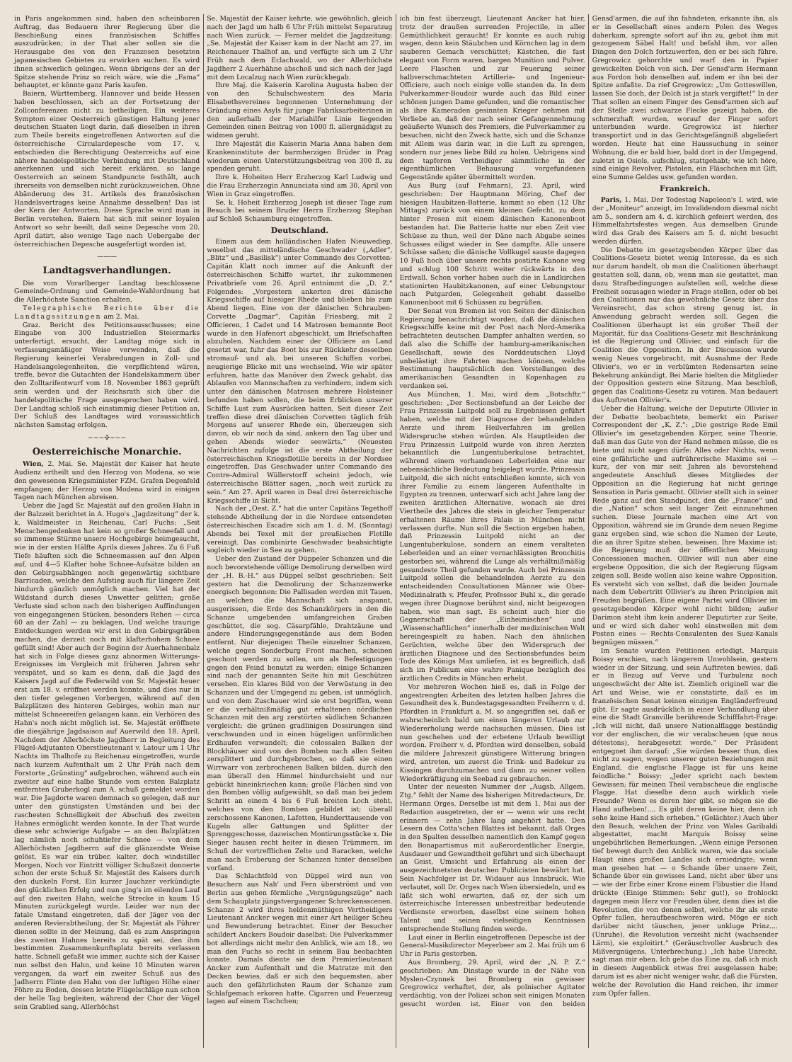in Paris angekommen sind, haben den scheinbaren Auftrag, das Bedauern ihrer Regierung über die Beschießung eines französischen Schiffes auszudrücken; in der That aber sollen sie die Herausgabe des von den Franzosen besetzten japanesischen Gebietes zu erwirken suchen. Es wird ihnen schwerlich gelingen. Wenn übrigens der an der Spitze stehende Prinz so reich wäre, wie die „Fama“ behauptet, er könnte ganz Paris kaufen.
Baiern, Württemberg, Hannover und beide Hessen haben beschlossen, sich an der Fortsetzung der Zollconferenzen nicht zu betheiligen. Ein weiteres Symptom einer Oesterreich günstigen Haltung jener deutschen Staaten liegt darin, daß dieselben in ihren zum Theile bereits eingetroffenen Antworten auf die österreichische Circulardepesche vom 17. v. entschieden die Berechtigung Oesterreichs auf eine nähere handelspolitische Verbindung mit Deutschland anerkennen und sich bereit erklären, so lange Oesterreich an seinem Standpuncte festhält, auch ihrerseits von demselben nicht zurückzuweichen. Ohne Abänderung des 31. Artikels des französischen Handelsvertrages keine Annahme desselben! Das ist der Kern der Antworten. Diese Sprache wird man in Berlin verstehen. Baiern hat sich mit seiner loyalen Antwort so sehr beeilt, daß seine Depesche vom 20. April datirt, also wenige Tage nach Uebergabe der österreichischen Depesche ausgefertigt worden ist.
———
Landtagsverhandlungen.
Die vom Vorarlberger Landtag beschlossene Gemeinde-Ordnung und Gemeinde-Wahlordnung hat die Allerhöchste Sanction erhalten.
Telegraphische Berichte über die Landtagssitzungen am 2. Mai.
Graz. Bericht des Petitionsausschusses; eine Eingabe von 300 Industriellen Steiermarks unterfertigt, ersucht, der Landtag möge sich in verfassungsmäßiger Weise verwenden, daß die Regierung keinerlei Verabredungen in Zoll- und Handelsangelegenheiten, die verpflichtend wären, treffe, bevor die Gutachten der Handelskammern über den Zolltarifentwurf vom 18. November 1863 geprüft sein werden und der Reichsrath sich über die handelspolitische Frage ausgesprochen haben wird. Der Landtag schloß sich einstimmig dieser Petition an. Der Schluß des Landtages wird voraussichtlich nächsten Samstag erfolgen.
~~~✣~~~
Oesterreichische Monarchie.
Wien, 2. Mai. Se. Majestät der Kaiser hat heute Audienz ertheilt und den Herzog von Modena, so wie den gewesenen Kriegsminister FZM. Grafen Degenfeld empfangen; der Herzog von Modena wird in einigen Tagen nach München abreisen.
Ueber die Jagd Sr. Majestät auf den großen Hahn in der Balzzeit berichtet in A. Hugo's „Jagdzeitung“ der k. k. Waldmeister in Reichenau, Carl Fuchs: „Seit Menschengedenken hat kein so großer Schneefall und so immense Stürme unsere Hochgebirge heimgesucht, wie in der ersten Hälfte Aprils dieses Jahres. Zu 6 Fuß Tiefe häuften sich die Schneemassen auf den Alpen auf, und 4—5 Klafter hohe Schnee-Aufsätze bilden an den Gebirgsabhängen noch gegenwärtig sichtbare Barricaden, welche den Aufstieg auch für längere Zeit hindurch gänzlich unmöglich machen. Viel hat der Wildstand durch dieses Unwetter gelitten; große Verluste sind schon nach den bisherigen Auffindungen von eingegangenen Stücken, besonders Rehen — circa 60 an der Zahl — zu beklagen. Und welche traurige Entdeckungen werden wir erst in den Gebirgsgräben machen, die derzeit noch mit klafterhohem Schnee gefüllt sind! Aber auch der Beginn der Auerhahnenbalz hat sich in Folge dieses ganz abnormen Witterungs-Ereignisses im Vergleich mit früheren Jahren sehr verspätet, und so kam es denn, daß die Jagd des Kaisers Jagd auf die Federwild von Sr. Majestät heuer erst am 18. v. eröffnet werden konnte, und dies nur in den tiefer gelegenen Vorbergen, während auf den Balzplätzen des hinteren Gebirges, wohin man nur mittelst Schneereifen gelangen kann, ein Verhören des Hahn's noch nicht möglich ist. Se. Majestät eröffnete die diesjährige Jagdsaison auf Auerwild den 18. April. Nachdem der Allerhöchste Jagdherr in Begleitung des Flügel-Adjutanten Oberstlieutenant v. Latour um 1 Uhr Nachts im Thalhofe zu Reichenau eingetroffen, wurde nach kurzem Aufenthalt um 2 Uhr Früh nach dem Forstorte „Grünsting“ aufgebrochen, während auch ein zweiter auf eine halbe Stunde vom ersten Balzplatz entfernten Gruberkogl zum A. schuß gemeldet worden war. Die Jagdorte waren demnach so gelegen, daß nur unter den günstigsten Umständen und bei der raschesten Schnelligkeit der Abschuß des zweiten Hahnes ermöglicht werden konnte. In der That wurde diese sehr schwierige Aufgabe — an den Balzplätzen lag nämlich noch schuhtiefer Schnee — von dem Allerhöchsten Jagdherrn auf die glänzendste Weise gelöst. Es war ein trüber, kalter, doch windstiller Morgen. Noch vor Eintritt völliger Schußzeit donnerte schon der erste Schuß Sr. Majestät des Kaisers durch den dunkeln Forst. Ein kurzer Jauchzer verkündigte den glücklichen Erfolg und nun ging's im eilenden Lauf auf den zweiten Hahn, welche Strecke in kaum 15 Minuten zurückgelegt wurde. Leider war nun der fatale Umstand eingetreten, daß der Jäger von der anderen Revierabtheilung, der Sr. Majestät als Führer dienen sollte in der Meinung, daß es zum Anspringen des zweiten Hahnes bereits zu spät sei, den ihm bestimmten Zusammenkunftsplatz bereits verlassen hatte. Schnell gefaßt wie immer, suchte sich der Kaiser nun selbst den Hahn, und keine 10 Minuten waren vergangen, da warf ein zweiter Schuß aus des Jadherrn Flinte den Hahn von der luftigen Höhe einer Föhre zu Boden, dessen letzte Flügelschläge nun schon der helle Tag begleiten, während der Chor der Vögel sein Grablied sang. Allerhöchst
Se. Majestät der Kaiser kehrte, wie gewöhnlich, gleich nach der Jagd um halb 6 Uhr Früh mittelst Separatzug nach Wien zurück. — Ferner meldet die Jagdzeitung: „Se. Majestät der Kaiser kam in der Nacht am 27. im Reichenauer Thalhof an, und verfügte sich um 2 Uhr Früh nach dem Eclachwald, wo der Allerhöchste Jagdherr 2 Auerhähne abschoß und sich nach der Jagd mit dem Localzug nach Wien zurückbegab.
Ihre Maj. die Kaiserin Karolina Augusta haben der von den Schulschwestern des Maria Elisabethsvereines begonnenen Unternehmung der Gründung eines Asyls für junge Fabriksarbeiterinen in den außerhalb der Mariahilfer Linie liegenden Gemeinden einen Beitrag von 1000 fl. allergnädigst zu widmen geruht.
Ihre Majestät die Kaiserin Maria Anna haben dem Krankeninstitute der barmherzigen Brüder in Prag wiederum einen Unterstützungsbeitrag von 300 fl. zu spenden geruht.
Ihre k. Hoheiten Herr Erzherzog Karl Ludwig und die Frau Erzherzogin Annunciata sind am 30. April von Wien in Graz eingetroffen.
Se. k. Hoheit Erzherzog Joseph ist dieser Tage zum Besuch bei seinem Bruder Herrn Erzherzog Stephan auf Schloß Schaumburg eingetroffen.
Deutschland.
Einem aus dem holländischen Hafen Nieuwediep, woselbst das mitteländische Geschwader („Adler“, „Blitz“ und „Basilisk“) unter Commando des Corvetten-Capitän Klatt noch immer auf die Ankunft der österreichischen Schiffe wartet, ihr zukommenen Privatbriefe vom 26. April entnimmt die „D. Z.“ Folgendes: „Vorgestern ankerten drei dänische Kriegsschiffe auf hiesiger Rhede und blieben bis zum Abend liegen. Eine von der dänischen Schrauben-Corvette „Dagmar“, Capitän Friesberg, mit 2 Officieren, 1 Cadet und 14 Matrosen bemannte Boot wurde in den Hafenort abgeschickt, um Briefschaften abzuholen. Nachdem einer der Officiere an Land gesetzt war, fuhr das Boot bis zur Rückkehr desselben stromauf- und ab, bei unseren Schiffen vorbei, neugierige Blicke mit uns wechselnd. Wie wir später erfuhren, hatte das Manöver den Zweck gehabt, das Ablaufen von Mannschaften zu verhindern, indem sich unter den dänischen Matrosen mehrere Holsteiner befunden haben sollen, die beim Erblicken unserer Schiffe Lust zum Ausrücken hatten. Seit dieser Zeit treffen diese drei dänischen Corvetten täglich früh Morgens auf unserer Rhede ein, überzeugen sich davon, ob wir noch da sind, ankern den Tag über und gehen Abends wieder seewärts.“ (Neuesten Nachrichten zufolge ist die erste Abtheilung der österreichischen Kriegsflotille bereits in der Nordsee eingetroffen. Das Geschwader unter Commando des Contre-Admiral Wüllerstorff scheint jedoch, wie österreichische Blätter sagen, „noch weit zurück zu sein.“ Am 27. April waren in Deal drei österreichische Kriegsschiffe in Sicht.
Nach der „Oest. Z.“ hat die unter Capitäns Tegethoff stehende Abtheilung der in die Nordsee entsendeten österreichischen Escadre sich am 1. d. M. (Sonntag) Abends bei Texel mit der preußischen Flotille vereinigt. Das combinirte Geschwader beabsichtigte sogleich wieder in See zu gehen.
Ueber den Zustand der Düppeler Schanzen und die noch bevorstehende völlige Demolirung derselben wird der „H. B.-H.“ aus Düppel selbst geschrieben: Seit gestern hat die Demolirung der Schanzenwerke energisch begonnen: Die Pallisaden werden mit Tauen, an welchen die Mannschaft sich anspannt, ausgerissen, die Erde des Schanzkörpers in den die Schanze umgebenden umfangreichen Graben geschüttet, die sog. Cäsarpfähle, Drahtzäune und andere Hinderungsgegenstände aus dem Boden entfernt. Nur diejenigen Theile einzelner Schanzen, welche gegen Sonderburg Front machen, scheinen geschont werden zu sollen, um als Befestigungen gegen den Feind benutzt zu werden; einige Schanzen sind nach der genannten Seite hin mit Geschützen versehen. Ein klares Bild von der Verwüstung in den Schanzen und der Umgegend zu geben, ist unmöglich, und von dem Zuschauer wird sie erst begriffen, wenn er die verhältnißmäßig gut erhaltenen nördlichen Schanzen mit den arg zerstörten südlichen Schanzen vergleicht: die grünen gradlinigen Dossirungen sind verschwunden und in einen hügeligen unförmlichen Erdhaufen verwandelt; die colossalen Balken der Blockhäuser sind von den Bomben nach allen Seiten zersplittert und durchgebrochen, so daß sie einen Wirrwarr von zerbrochenen Balken bilden, durch den man überall den Himmel hindurchsieht und nur gebückt hineinkriechen kann; große Flächen sind von den Bomben völlig aufgewühlt, so daß man bei jedem Schritt an einem 4 bis 6 Fuß breiten Loch steht, welches von den Bomben gebildet ist; überall zerschossene Kanonen, Lafetten, Hunderttausende von Kugeln aller Gattungen und Splitter der Sprenggeschosse, dazwischen Montirungsstücke x. Die Sieger hausen recht heiter in diesen Trümmern, im Schuß der vortrefflichen Zelte und Baracken, welche man nach Eroberung der Schanzen hinter denselben vorfand.
Das Schlachtfeld von Düppel wird nun von Besuchern aus Nah' und Fern überströmt und von Berlin aus gehen förmliche „Vergnügungszüge“ nach dem Schauplatz jüngstvergangener Schreckensscenen. Schanze 2 wird ihres heldenmüthigen Vertheidigers Lieutenant Ancker wegen mit einer Art heiliger Scheu und Bewunderung betrachtet. Einer der Besucher schildert Anckers Boudoir daselbst: Die Pulverkammer bot allerdings nicht mehr den Anblick, wie am 18., wo man den Fuchs so recht in seinem Bau beobachten konnte. Damals diente sie dem Premierlieutenant Ancker zum Aufenthalt und die Matratze mit den Decken bewies, daß er sich den bequemsten, aber auch den gefährlichsten Raum der Schanze zum Schlafgemach erkoren hatte. Cigarren und Feuerzeug lagen auf einem Tischchen;
ich bin fest überzeugt, Lieutenant Ancker hat hier, trotz der draußen surrenden Projectile, in aller Gemüthlichkeit geraucht! Er konnte es auch ruhig wagen, denn kein Stäubchen und Körnchen lag in dem sauberen Gemach verschüttet; Kästchen, die fast elegant von Form waren, bargen Munition und Pulver. Leere Flaschen und zur Feuerung seiner halbverschmachteten Artillerie- und Ingenieur-Officiere, auch noch einige volle standen da. In dem Pulverkammer-Boudoir wurde auch das Bild einer schönen jungen Dame gefunden, und die romantischer als ihre Kameraden gesinnten Krieger nehmen mit Vorliebe an, daß der nach seiner Gefangennehmung geäußerte Wunsch des Premiers, die Pulverkammer zu besuchen, nicht den Zweck hatte, sich und die Schanze mit Allem was darin war, in die Luft zu sprengen, sondern nur jenes liebe Bild zu holen. Uebrigens sind dem tapferen Vertheidiger sämmtliche in der eigenthümlichen Behausung vorgefundenen Gegenstände später übermittelt worden.
Aus Burg (auf Fehmarn), 23. April, wird geschrieben: Der Hauptmann Möring, Chef der hiesigen Haubitzen-Batterie, kommt so eben (12 Uhr Mittags) zurück von einem kleinen Gefecht, zu dem hinter Presen mit einem dänischen Kanonenboot bestanden hat. Die Batterie hatte nur eben Zeit vier Schüsse zu thun, weil der Däne nach Abgabe seines Schusses eiligst wieder in See dampfte. Alle unsere Schüsse saßen; die dänische Vollkugel sauste dagegen 10 Fuß hoch über unsere rechts postirte Kanone weg und schlug 100 Schritt weiter rückwärts in den Erdwall. Schon vorher haben auch die in Landkirchen stationirten Haubitzkanonen, auf einer Uebungstour nach Putgarden, Gelegenheit gehabt dasselbe Kanonenboot mit 6 Schüssen zu begrüßen.
Der Senat von Bremen ist von Seiten der dänischen Regierung benachrichtigt worden, daß die dänischen Kriegsschiffe keine mit der Post nach Nord-Amerika befrachteten deutschen Dampfer anhalten werden, so daß also die Schiffe der hamburg-amerikanischen Gesellschaft, sowie des Norddeutschen Lloyd unbelästigt ihre Fahrten machen können, welche Bestimmung hauptsächlich den Vorstellungen des amerikanischen Gesandten in Kopenhagen zu verdanken sei.
Aus München, 1. Mai, wird dem „Botschftr.“ geschrieben: „Der Sectionsbefund an der Leiche der Frau Prinzessin Luitpold soll zu Ergebnissen geführt haben, welche mit der Diagnose der behandelnden Aerzte und ihrem Heilverfahren im grellen Widerspruche stehen würden. Als Hauptleiden der Frau Prinzessin Luitpold wurde von ihren Aerzten bekanntlich die Lungentuberkulose betrachtet, während einem vorhandenen Leberleiden eine nur nebensächliche Bedeutung beigelegt wurde. Prinzessin Luitpold, die sich nicht entschließen konnte, sich von ihrer Familie zu einem längeren Aufenthalte in Egypten zu trennen, unterwarf sich acht Jahre lang der zweiten ärztlichen Alternative, wonach sie drei Viertheile des Jahres die steis in gleicher Temperatur erhaltenen Räume ihres Palais in München nicht verlassen durfte. Nun soll die Section ergeben haben, daß Prinzessin Luitpold nicht an der Lungentuberkulose, sondern an einem veralteten Leberleiden und an einer vernachlässigten Bronchitis gestorben sei, während die Lunge als verhältnißmäßig gesundeste Theil gefunden wurde. Auch bei Prinzessin Luitpold sollen die behandelnden Aerzte zu den entscheidenden Consultationen Männer wie Ober-Medizinalrath v. Pfeufer, Professor Buhl x., die gerade wegen ihrer Diagnose berühmt sind, nicht beigezogen haben, wie man sagt. Es scheint auch hier die Gegnerschaft der „Einheimischen“ und „Wissenschaftlichen“ innerhalb der medizinischen Welt hereingespielt zu haben. Nach den ähnlichen Gerüchten, welche über den Widerspruch der ärztlichen Diagnose und des Sectionsbefundes beim Tode des Königs Max umliefen, ist es begreiflich, daß sich im Publicum eine wahre Panique bezüglich des ärztlichen Credits in München erhebt.
Vor mehreren Wochen hieß es, daß in Folge der angestrengten Arbeiten des letzten halben Jahres die Gesundheit des k. Bundestagsgesandten Freiherrn v. d. Pfordten in Frankfurt a. M. so angegriffen sei, daß er wahrscheinlich bald um einen längeren Urlaub zur Wiedererholung werde nachsuchen müssen. Dies ist nun geschehen und der erbetene Urlaub bewilligt worden. Freiherr v. d. Pfordten wird denselben, sobald die mildere Jahreszeit günstigere Witterung bringen wird, antreten, um zuerst die Trink- und Badekur zu Kissingen durchzumachen und dann zu seiner vollen Wiederkräftigung ein Seebad zu gebrauchen.
Unter der neuesten Nummer der „Augsb. Allgem. Ztg.“ fehlt der Name des bisherigen Mitredacteurs, Dr. Hermann Orges. Derselbe ist mit dem 1. Mai aus der Redaction ausgetreten, der er — wenn wir uns recht erinnern — zehn Jahre lang angehört hatte. Den Lesern des Cotta'schen Blattes ist bekannt, daß Orges in den Spalten desselben namentlich den Kampf gegen den Bonapartismus mit außerordentlicher Energie, Ausdauer und Gewandtheit geführt und sich überhaupt an Geist, Umsicht und Erfahrung als einen der ausgezeichnetsten deutschen Publicisten bewährt hat. Sein Nachfolger ist Dr. Widauer aus Innsbruck. Wie verlautet, soll Dr. Orges nach Wien übersiedeln, und es läßt sich wohl erwarten, daß er, der sich um österreichische Interessen unbestreitbar bedeutende Verdienste erworben, daselbst eine seinem hohen Talent und seinen vielseitigen Kenntnissen entsprechende Stellung finden werde.
Laut einer in Berlin eingetroffenen Depesche ist der General-Musikdirector Meyerbeer am 2. Mai früh um 6 Uhr in Paris gestorben.
Aus Bromberg, 29. April, wird der „N. P. Z.“ geschrieben: Am Dinstage wurde in der Nähe von Myslen-Czynnek bei Bromberg ein gewisser Gregrowicz verhaftet, der, als polnischer Agitator verdächtig, von der Polizei schon seit einigen Monaten gesucht worden ist. Einer von den beiden Gensd'armen, die auf ihn fahndeten, erkannte ihn, als er in Gesellschaft eines andern Polen des Weges daherkam, sprengte sofort auf ihn zu, gebot ihm mit gezogenem Säbel Halt! und befahl ihm, vor allen Dingen den Dolch fortzuwerfen, den er bei sich führe. Gregrowicz gehorchte und warf den in Papier gewickelten Dolch von sich. Der Gensd'arm Hermann aus Fordon hob denselben auf, indem er ihn bei der Spitze anfaßte. Da rief Gregrowicz: „Um Gotteswillen, lassen Sie doch, der Dolch ist ja stark vergiftet!“ In der That sollen an einem Finger des Gensd'armen sich auf der Stelle zwei schwarze Flecke gezeigt haben, die schmerzhaft wurden, worauf der Finger sofort unterbunden wurde. Gregrowicz ist hierher transportirt und in das Gerichtsgefängniß abgeliefert worden. Heute hat eine Haussuchung in seiner Wohnung, die er bald hier, bald dort in der Umgegend, zuletzt in Osiels, aufschlug, stattgehabt; wie ich höre, sind einige Revolver, Pistolen, ein Fläschchen mit Gift, eine Summe Geldes usw. gefunden worden.
Frankreich.
Paris, 1. Mai. Der Todestag Napoleon's I. wird, wie der „Moniteur“ anzeigt, im Invalidendom diesmal nicht am 5., sondern am 4. d. kirchlich gefeiert werden, des Himmelfahrtsfestes wegen. Aus demselben Grunde wird das Grab des Kaisers am 5. d. nicht besucht werden dürfen.
Die Debatte im gesetzgebenden Körper über das Coalitions-Gesetz bietet wenig Interesse, da es sich nur darum handelt, ob man die Coalitionen überhaupt gestatten soll, dann, ob, wenn man sie gestattet, man dazu Strafbedingungen aufstellen soll, welche diese Freiheit sozusagen wieder in Frage stellen, oder ob bei den Coalitionen nur das gewöhnliche Gesetz über das Vereinsrecht, das schon streng genug ist, in Anwendung gebracht werden soll. Gegen die Coalitionen überhaupt ist ein großer Theil der Majorität, für das Coalitions-Gesetz mit Beschränkung ist die Regierung und Ollivier, und einfach für die Coalition die Opposition. In der Discussion wurde wenig Neues vorgebracht, mit Ausnahme der Rede Olivier's, wo er in verblümten Redensarten seine Bekehrung ankündigt. Bei Marie hielten die Mitglieder der Opposition gestern eine Sitzung. Man beschloß, gegen das Coalitions-Gesetz zu votiren. Man bedauert das Auftreten Ollivier's.
Ueber die Haltung, welche der Deputirte Ollivier in der Debatte beobachtete, bemerkt ein Pariser Correspondent der „K. Z.“: „Die gestrige Rede Emil Ollivier's im gesetzgebenden Körper, seine Theorie, daß man das Gute von der Hand nehmen müsse, die es biete und nicht sagen dürfe: Alles oder Nichts, wenn eine gefährliche und aufrührerische Maxime sei — kurz, der von mir seit Jahren als bevorstehend angedeutete Anschluß dieses Mitgliedes der Opposition an die Regierung hat nicht geringe Sensation in Paris gemacht. Ollivier stellt sich in seiner Rede ganz auf den Standpunct, den die „France“ und die „Nation“ schon seit langer Zeit einzunehmen suchen. Diese Journale machen eine Art von Opposition, während sie im Grunde dem neuen Regime ganz ergeben sind, wie schon die Namen der Leute, die an ihrer Spitze stehen, beweisen. Ihre Maxime ist: die Regierung muß der öffentlichen Meinung Concessionen machen. Ollivier will nun aber eine ergebene Opposition, die sich der Regierung fügsam zeigen soll. Beide wollen also keine wahre Opposition. Es versteht sich von selbst, daß die beiden Journale nach dem Uebertritt Ollivier's zu ihren Principien mit Freuden begrüßen. Eine eigene Partei wird Ollivier im gesetzgebenden Körper wohl nicht bilden; außer Darimon steht ihm kein anderer Deputirter zur Seite, und er wird sich daher wohl einstweilen mit dem Posten eines — Rechts-Consulenten des Suez-Kanals begnügen müssen.“
Im Senate wurden Petitionen erledigt. Marquis Boissy erschien, nach längerem Unwohlsein, gestern wieder in der Sitzung, und sein Auftreten bewies, daß er in Bezug auf Verve und Turbulenz noch ungeschwächt der Alte ist. Ziemlich originell war die Art und Weise, wie er constatirte, daß es im französischen Senat keinen einzigen Engländerfreund gibt. Er sagte ausdrücklich in einer Verhandlung über eine die Stadt Granville berührende Schifffahrt-Frage: „Ich will nicht, daß unsere Nationalflagge beständig vor der englischen, die wir verabscheuen (que nous détestons), herabgesetzt werde.“ Der Präsident entgegnet ihm darauf: „Sie würden besser thun, dies nicht zu sagen, wegen unserer guten Beziehungen mit England, die englische Flagge ist für uns keine feindliche.“ Boissy: „Jeder spricht nach bestem Gewissen; für meinen Theil verabscheue die englische Flagge. Hat dieselbe denn auch wirklich viele Freunde? Wenn es deren hier gibt, so mögen sie die Hand aufheben!.... Es gibt deren keine hier, denn ich sehe keine Hand sich erheben.“ (Gelächter.) Auch über den Besuch, welchen der Prinz von Wales Garibaldi abgestattet, macht Marquis Boissy seine ungebührlichen Bemerkungen. „Wenn einige Personen tief bewegt durch den Anblick waren, wie das sociale Haupt eines großen Landes sich erniedrigte; wenn man gesehen hat — o Schande über unsere Zeit, Schande über ein gewisses Land, nicht aber über uns — wie der Erbe einer Krone einem Flibustier die Hand drückte (Einige Stimmen: Sehr gut!), so frohlockt dagegen mein Herz vor Freuden über, denn dies ist die Revolution, die von denen selbst, welche ihr als erste Opfer fallen, heraufbeschworen wird. Möge er sich darüber nicht täuschen, jener unkluge Prinz.... (Unruhe), die Revolution verzeiht nicht (wachsender Lärm), sie exploitirt.“ (Geräuschvoller Ausbruch des Mißvergnügens, Unterbrechung.) „Ich habe Unrecht, sagt man mir eben. Ich gebe das Eine zu, daß ich mich in diesem Augenblick etwas frei ausgelassen habe; darum ist es aber nicht weniger wahr, daß die Fürsten, welche der Revolution die Hand reichen, ihr immer zum Opfer fallen.